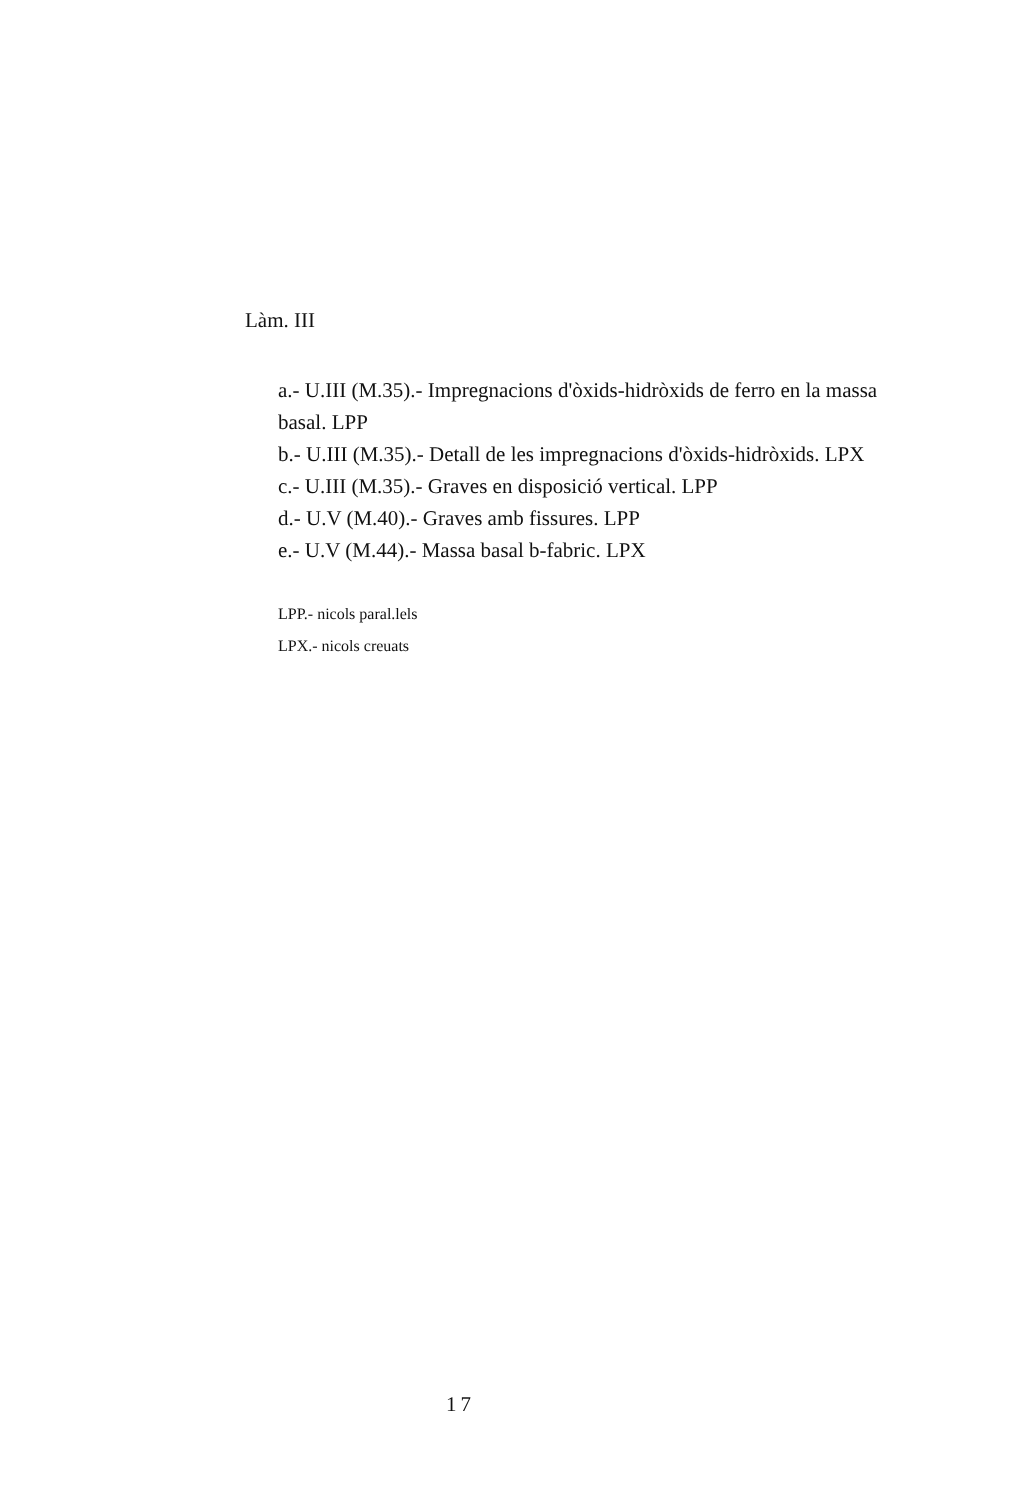Làm. III
a.- U.III (M.35).- Impregnacions d'òxids-hidròxids de ferro en la massa basal. LPP
b.- U.III (M.35).- Detall de les impregnacions d'òxids-hidròxids. LPX
c.- U.III (M.35).- Graves en disposició vertical. LPP
d.- U.V (M.40).- Graves amb fissures. LPP
e.- U.V (M.44).- Massa basal b-fabric. LPX
LPP.- nicols paral.lels
LPX.- nicols creuats
17